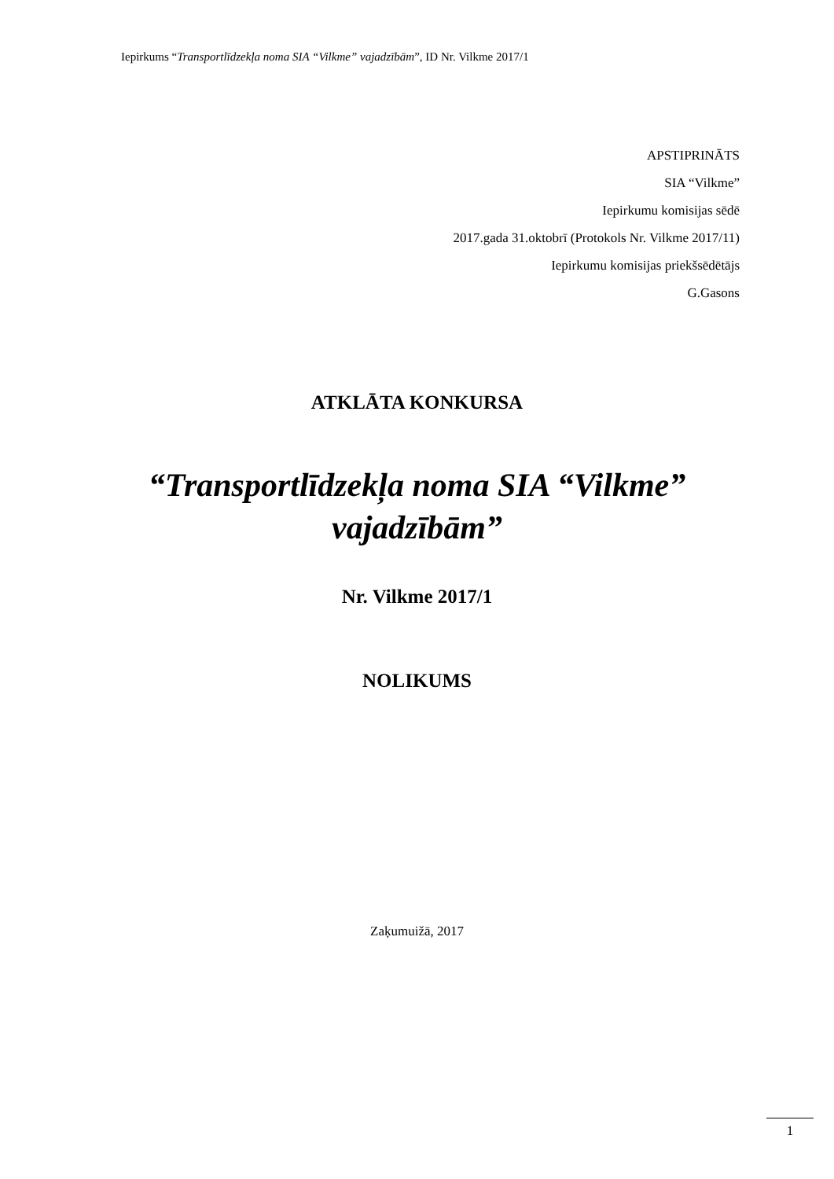Iepirkums “Transportlīdzekļa noma SIA “Vilkme” vajadzībām”, ID Nr. Vilkme 2017/1
APSTIPRINĀTS
SIA “Vilkme”
Iepirkumu komisijas sēdē
2017.gada 31.oktobrī (Protokols Nr. Vilkme 2017/11)
Iepirkumu komisijas priekšsēdētājs
G.Gasons
ATKLĀTA KONKURSA
“Transportlīdzekļa noma SIA “Vilkme”
vajadzībām”
Nr. Vilkme 2017/1
NOLIKUMS
Zaķumuižā, 2017
1